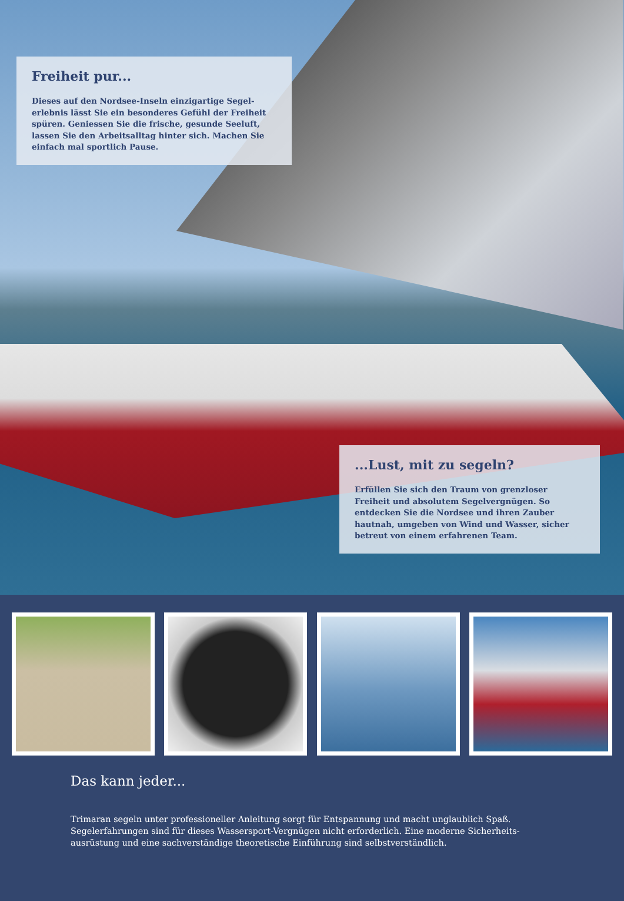Freiheit pur...
Dieses auf den Nordsee-Inseln einzigartige Segel-erlebnis lässt Sie ein besonderes Gefühl der Freiheit spüren. Geniessen Sie die frische, gesunde Seeluft, lassen Sie den Arbeitsalltag hinter sich. Machen Sie einfach mal sportlich Pause.
...Lust, mit zu segeln?
Erfüllen Sie sich den Traum von grenzloser Freiheit und absolutem Segelvergnügen. So entdecken Sie die Nordsee und ihren Zauber hautnah, umgeben von Wind und Wasser, sicher betreut von einem erfahrenen Team.
Das kann jeder...
Trimaran segeln unter professioneller Anleitung sorgt für Entspannung und macht unglaublich Spaß. Segelerfahrungen sind für dieses Wassersport-Vergnügen nicht erforderlich. Eine moderne Sicherheits-ausrüstung und eine sachverständige theoretische Einführung sind selbstverständlich.